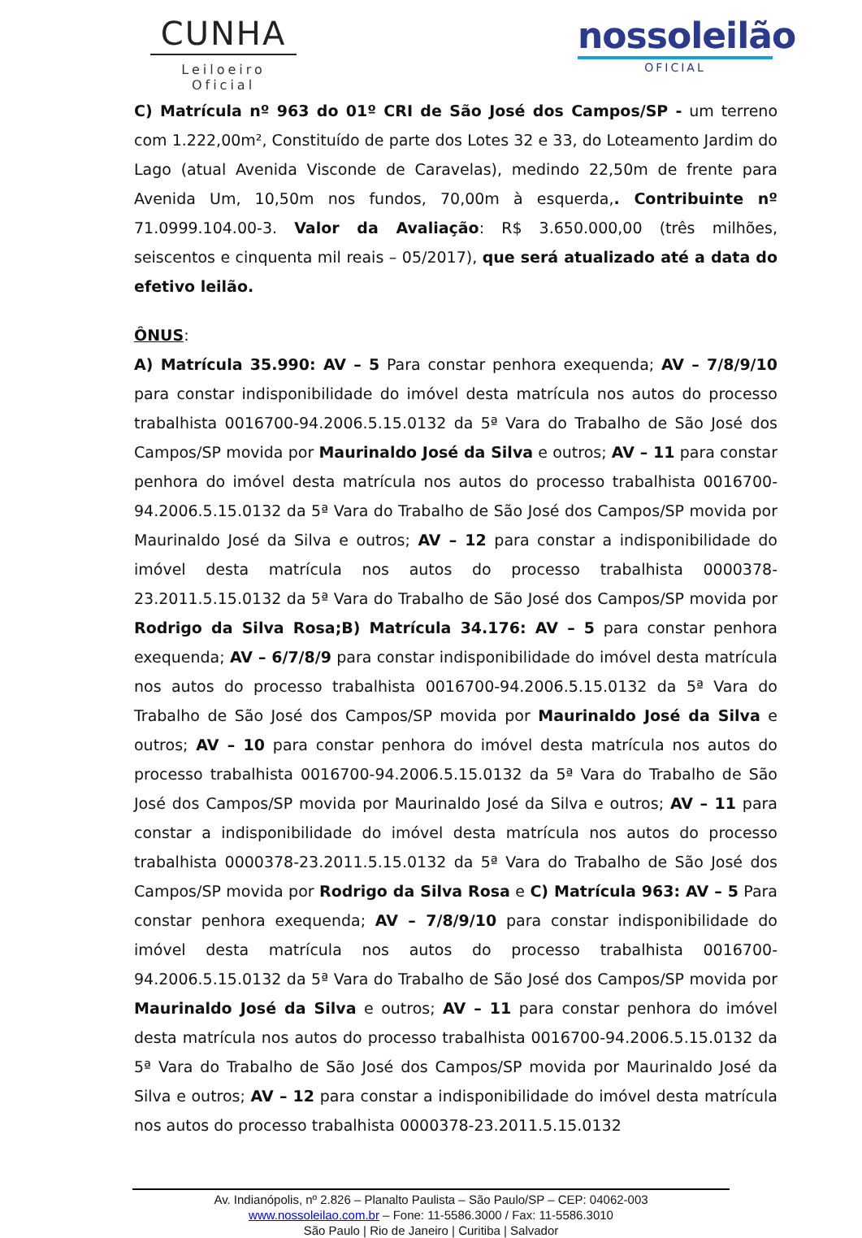CUNHA
Leiloeiro Oficial
nossoleilão
OFICIAL
C) Matrícula nº 963 do 01º CRI de São José dos Campos/SP - um terreno com 1.222,00m², Constituído de parte dos Lotes 32 e 33, do Loteamento Jardim do Lago (atual Avenida Visconde de Caravelas), medindo 22,50m de frente para Avenida Um, 10,50m nos fundos, 70,00m à esquerda,. Contribuinte nº 71.0999.104.00-3. Valor da Avaliação: R$ 3.650.000,00 (três milhões, seiscentos e cinquenta mil reais – 05/2017), que será atualizado até a data do efetivo leilão.
ÔNUS:
A) Matrícula 35.990: AV – 5 Para constar penhora exequenda; AV – 7/8/9/10 para constar indisponibilidade do imóvel desta matrícula nos autos do processo trabalhista 0016700-94.2006.5.15.0132 da 5ª Vara do Trabalho de São José dos Campos/SP movida por Maurinaldo José da Silva e outros; AV – 11 para constar penhora do imóvel desta matrícula nos autos do processo trabalhista 0016700-94.2006.5.15.0132 da 5ª Vara do Trabalho de São José dos Campos/SP movida por Maurinaldo José da Silva e outros; AV – 12 para constar a indisponibilidade do imóvel desta matrícula nos autos do processo trabalhista 0000378-23.2011.5.15.0132 da 5ª Vara do Trabalho de São José dos Campos/SP movida por Rodrigo da Silva Rosa;B) Matrícula 34.176: AV – 5 para constar penhora exequenda; AV – 6/7/8/9 para constar indisponibilidade do imóvel desta matrícula nos autos do processo trabalhista 0016700-94.2006.5.15.0132 da 5ª Vara do Trabalho de São José dos Campos/SP movida por Maurinaldo José da Silva e outros; AV – 10 para constar penhora do imóvel desta matrícula nos autos do processo trabalhista 0016700-94.2006.5.15.0132 da 5ª Vara do Trabalho de São José dos Campos/SP movida por Maurinaldo José da Silva e outros; AV – 11 para constar a indisponibilidade do imóvel desta matrícula nos autos do processo trabalhista 0000378-23.2011.5.15.0132 da 5ª Vara do Trabalho de São José dos Campos/SP movida por Rodrigo da Silva Rosa e C) Matrícula 963: AV – 5 Para constar penhora exequenda; AV – 7/8/9/10 para constar indisponibilidade do imóvel desta matrícula nos autos do processo trabalhista 0016700-94.2006.5.15.0132 da 5ª Vara do Trabalho de São José dos Campos/SP movida por Maurinaldo José da Silva e outros; AV – 11 para constar penhora do imóvel desta matrícula nos autos do processo trabalhista 0016700-94.2006.5.15.0132 da 5ª Vara do Trabalho de São José dos Campos/SP movida por Maurinaldo José da Silva e outros; AV – 12 para constar a indisponibilidade do imóvel desta matrícula nos autos do processo trabalhista 0000378-23.2011.5.15.0132
Av. Indianópolis, nº 2.826 – Planalto Paulista – São Paulo/SP – CEP: 04062-003
www.nossoleilao.com.br – Fone: 11-5586.3000 / Fax: 11-5586.3010
São Paulo | Rio de Janeiro | Curitiba | Salvador